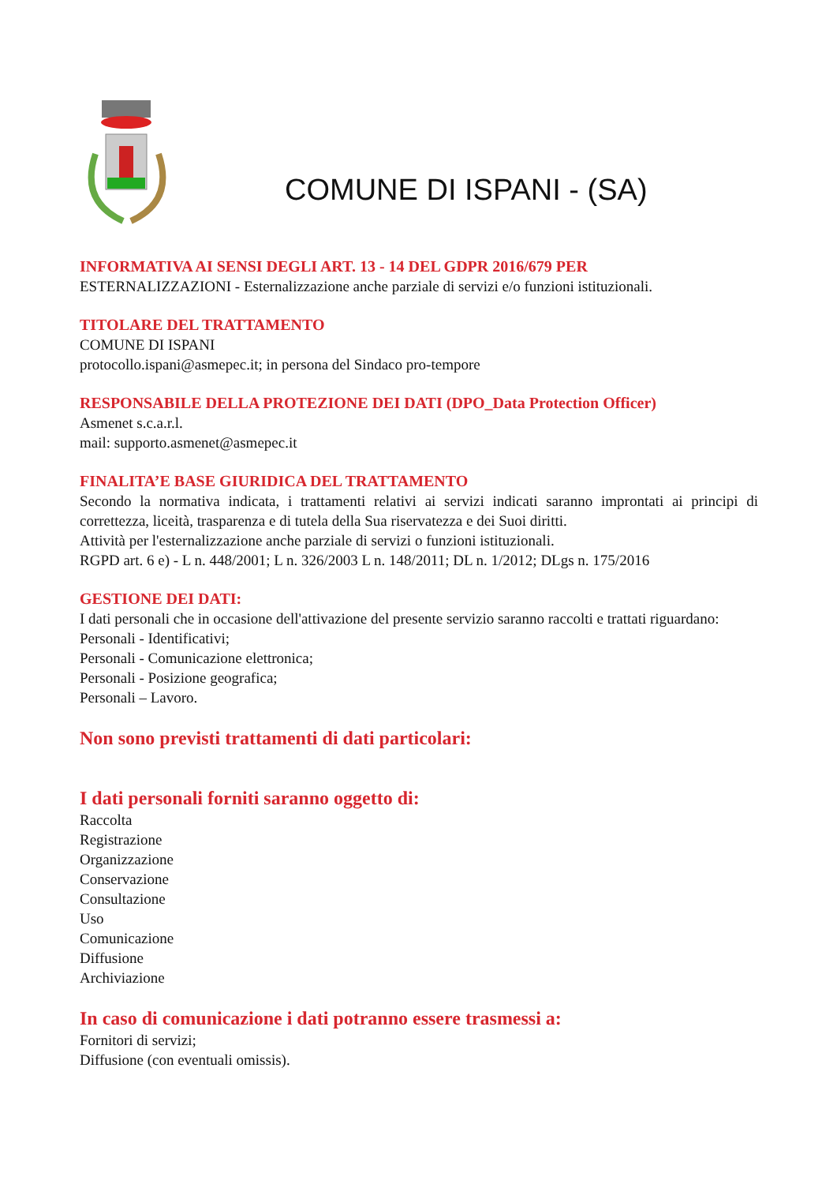COMUNE DI ISPANI - (SA)
INFORMATIVA AI SENSI DEGLI ART. 13 - 14 DEL GDPR 2016/679 PER
ESTERNALIZZAZIONI - Esternalizzazione anche parziale di servizi e/o funzioni istituzionali.
TITOLARE DEL TRATTAMENTO
COMUNE DI ISPANI
protocollo.ispani@asmepec.it; in persona del Sindaco pro-tempore
RESPONSABILE DELLA PROTEZIONE DEI DATI (DPO_Data Protection Officer)
Asmenet s.c.a.r.l.
mail: supporto.asmenet@asmepec.it
FINALITA’E BASE GIURIDICA DEL TRATTAMENTO
Secondo la normativa indicata, i trattamenti relativi ai servizi indicati saranno improntati ai principi di correttezza, liceità, trasparenza e di tutela della Sua riservatezza e dei Suoi diritti.
Attività per l'esternalizzazione anche parziale di servizi o funzioni istituzionali.
RGPD art. 6 e) - L n. 448/2001; L n. 326/2003 L n. 148/2011; DL n. 1/2012; DLgs n. 175/2016
GESTIONE DEI DATI:
I dati personali che in occasione dell'attivazione del presente servizio saranno raccolti e trattati riguardano:
Personali - Identificativi;
Personali - Comunicazione elettronica;
Personali - Posizione geografica;
Personali – Lavoro.
Non sono previsti trattamenti di dati particolari:
I dati personali forniti saranno oggetto di:
Raccolta
Registrazione
Organizzazione
Conservazione
Consultazione
Uso
Comunicazione
Diffusione
Archiviazione
In caso di comunicazione i dati potranno essere trasmessi a:
Fornitori di servizi;
Diffusione (con eventuali omissis).